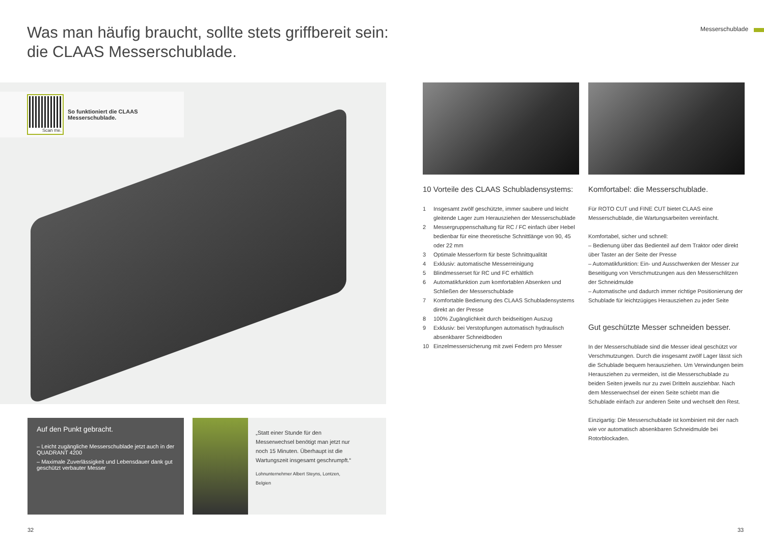Was man häufig braucht, sollte stets griffbereit sein:
die CLAAS Messerschublade.
Messerschublade
Scan me.
So funktioniert die CLAAS
Messerschublade.
10 Vorteile des CLAAS Schubladensystems:
1 Insgesamt zwölf geschützte, immer saubere und leicht gleitende Lager zum Herausziehen der Messerschublade
2 Messergruppenschaltung für RC / FC einfach über Hebel bedienbar für eine theoretische Schnittlänge von 90, 45 oder 22 mm
3 Optimale Messerform für beste Schnittqualität
4 Exklusiv: automatische Messerreinigung
5 Blindmesserset für RC und FC erhältlich
6 Automatikfunktion zum komfortablen Absenken und Schließen der Messerschublade
7 Komfortable Bedienung des CLAAS Schubladensystems direkt an der Presse
8 100% Zugänglichkeit durch beidseitigen Auszug
9 Exklusiv: bei Verstopfungen automatisch hydraulisch absenkbarer Schneidboden
10 Einzelmessersicherung mit zwei Federn pro Messer
Komfortabel: die Messerschublade.
Für ROTO CUT und FINE CUT bietet CLAAS eine Messerschublade, die Wartungsarbeiten vereinfacht.
Komfortabel, sicher und schnell:
– Bedienung über das Bedienteil auf dem Traktor oder direkt über Taster an der Seite der Presse
– Automatikfunktion: Ein- und Ausschwenken der Messer zur Beseitigung von Verschmutzungen aus den Messerschlitzen der Schneidmulde
– Automatische und dadurch immer richtige Positionierung der Schublade für leichtzügiges Herausziehen zu jeder Seite
Gut geschützte Messer schneiden besser.
In der Messerschublade sind die Messer ideal geschützt vor Verschmutzungen. Durch die insgesamt zwölf Lager lässt sich die Schublade bequem herausziehen. Um Verwindungen beim Herausziehen zu vermeiden, ist die Messerschublade zu beiden Seiten jeweils nur zu zwei Dritteln ausziehbar. Nach dem Messerwechsel der einen Seite schiebt man die Schublade einfach zur anderen Seite und wechselt den Rest.
Einzigartig: Die Messerschublade ist kombiniert mit der nach wie vor automatisch absenkbaren Schneidmulde bei Rotorblockaden.
Auf den Punkt gebracht.
– Leicht zugängliche Messerschublade jetzt auch in der QUADRANT 4200
– Maximale Zuverlässigkeit und Lebensdauer dank gut geschützt verbauter Messer
„Statt einer Stunde für den Messerwechsel benötigt man jetzt nur noch 15 Minuten. Überhaupt ist die Wartungszeit insgesamt geschrumpft.“
Lohnunternehmer Albert Steyns, Lontzen, Belgien
32 33